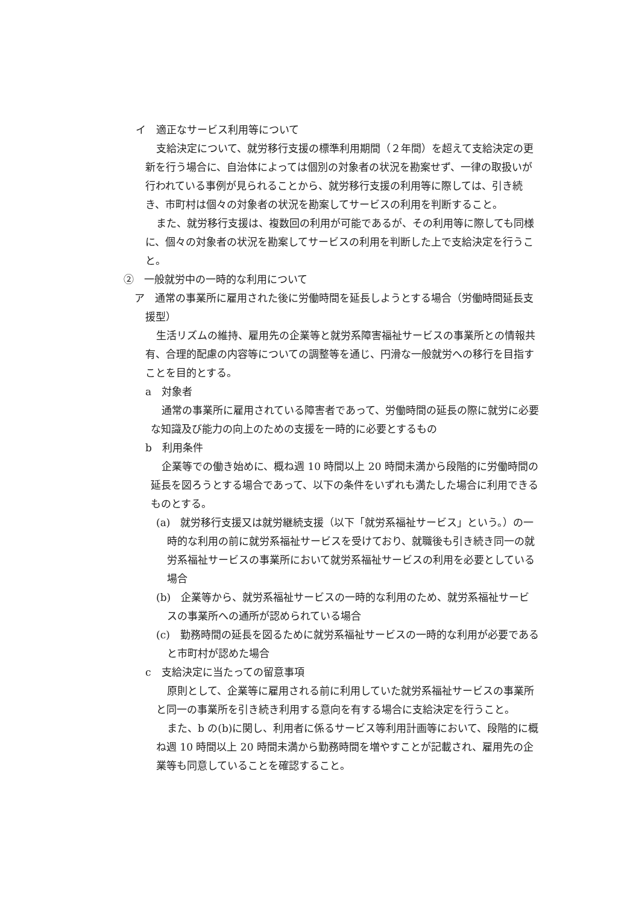イ　適正なサービス利用等について
支給決定について、就労移行支援の標準利用期間（２年間）を超えて支給決定の更新を行う場合に、自治体によっては個別の対象者の状況を勘案せず、一律の取扱いが行われている事例が見られることから、就労移行支援の利用等に際しては、引き続き、市町村は個々の対象者の状況を勘案してサービスの利用を判断すること。
また、就労移行支援は、複数回の利用が可能であるが、その利用等に際しても同様に、個々の対象者の状況を勘案してサービスの利用を判断した上で支給決定を行うこと。
②　一般就労中の一時的な利用について
ア　通常の事業所に雇用された後に労働時間を延長しようとする場合（労働時間延長支援型）
生活リズムの維持、雇用先の企業等と就労系障害福祉サービスの事業所との情報共有、合理的配慮の内容等についての調整等を通じ、円滑な一般就労への移行を目指すことを目的とする。
a　対象者
通常の事業所に雇用されている障害者であって、労働時間の延長の際に就労に必要な知識及び能力の向上のための支援を一時的に必要とするもの
b　利用条件
企業等での働き始めに、概ね週 10 時間以上 20 時間未満から段階的に労働時間の延長を図ろうとする場合であって、以下の条件をいずれも満たした場合に利用できるものとする。
(a)　就労移行支援又は就労継続支援（以下「就労系福祉サービス」という。）の一時的な利用の前に就労系福祉サービスを受けており、就職後も引き続き同一の就労系福祉サービスの事業所において就労系福祉サービスの利用を必要としている場合
(b)　企業等から、就労系福祉サービスの一時的な利用のため、就労系福祉サービスの事業所への通所が認められている場合
(c)　勤務時間の延長を図るために就労系福祉サービスの一時的な利用が必要であると市町村が認めた場合
c　支給決定に当たっての留意事項
原則として、企業等に雇用される前に利用していた就労系福祉サービスの事業所と同一の事業所を引き続き利用する意向を有する場合に支給決定を行うこと。
また、b の(b)に関し、利用者に係るサービス等利用計画等において、段階的に概ね週 10 時間以上 20 時間未満から勤務時間を増やすことが記載され、雇用先の企業等も同意していることを確認すること。